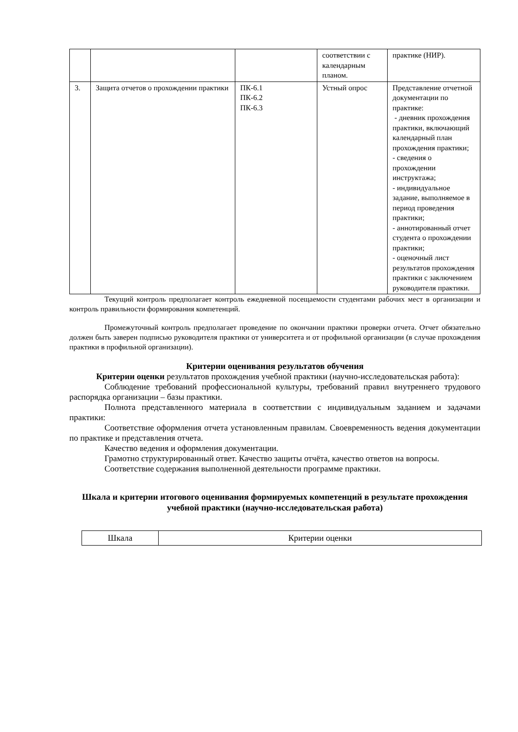| | | | соответствии с календарным планом. | практике (НИР). |
| 3. | Защита отчетов о прохождении практики | ПК-6.1 ПК-6.2 ПК-6.3 | Устный опрос | Представление отчетной документации по практике: - дневник прохождения практики, включающий календарный план прохождения практики; - сведения о прохождении инструктажа; - индивидуальное задание, выполняемое в период проведения практики; - аннотированный отчет студента о прохождении практики; - оценочный лист результатов прохождения практики с заключением руководителя практики. |
Текущий контроль предполагает контроль ежедневной посещаемости студентами рабочих мест в организации и контроль правильности формирования компетенций.
Промежуточный контроль предполагает проведение по окончании практики проверки отчета. Отчет обязательно должен быть заверен подписью руководителя практики от университета и от профильной организации (в случае прохождения практики в профильной организации).
Критерии оценивания результатов обучения
Критерии оценки результатов прохождения учебной практики (научно-исследовательская работа):
Соблюдение требований профессиональной культуры, требований правил внутреннего трудового распорядка организации – базы практики.
Полнота представленного материала в соответствии с индивидуальным заданием и задачами практики:
Соответствие оформления отчета установленным правилам. Своевременность ведения документации по практике и представления отчета.
Качество ведения и оформления документации.
Грамотно структурированный ответ. Качество защиты отчёта, качество ответов на вопросы.
Соответствие содержания выполненной деятельности программе практики.
Шкала и критерии итогового оценивания формируемых компетенций в результате прохождения учебной практики (научно-исследовательская работа)
| Шкала | Критерии оценки |